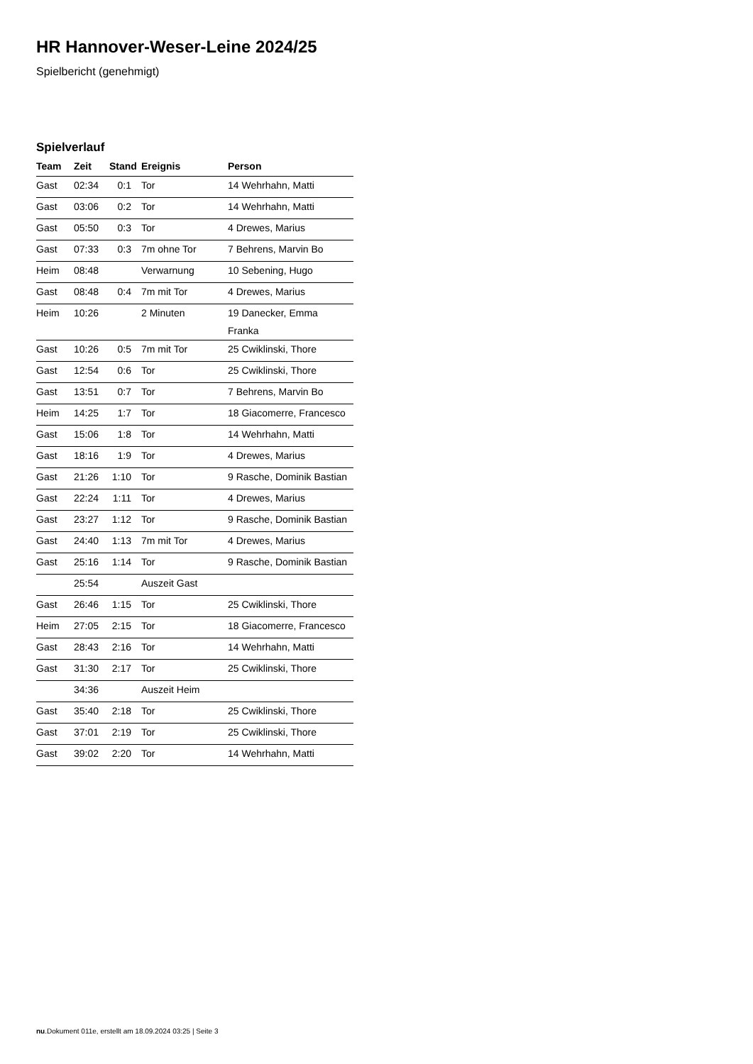HR Hannover-Weser-Leine 2024/25
Spielbericht (genehmigt)
Spielverlauf
| Team | Zeit | Stand | Ereignis | Person |
| --- | --- | --- | --- | --- |
| Gast | 02:34 | 0:1 | Tor | 14 Wehrhahn, Matti |
| Gast | 03:06 | 0:2 | Tor | 14 Wehrhahn, Matti |
| Gast | 05:50 | 0:3 | Tor | 4 Drewes, Marius |
| Gast | 07:33 | 0:3 | 7m ohne Tor | 7 Behrens, Marvin Bo |
| Heim | 08:48 | | Verwarnung | 10 Sebening, Hugo |
| Gast | 08:48 | 0:4 | 7m mit Tor | 4 Drewes, Marius |
| Heim | 10:26 | | 2 Minuten | 19 Danecker, Emma Franka |
| Gast | 10:26 | 0:5 | 7m mit Tor | 25 Cwiklinski, Thore |
| Gast | 12:54 | 0:6 | Tor | 25 Cwiklinski, Thore |
| Gast | 13:51 | 0:7 | Tor | 7 Behrens, Marvin Bo |
| Heim | 14:25 | 1:7 | Tor | 18 Giacomerre, Francesco |
| Gast | 15:06 | 1:8 | Tor | 14 Wehrhahn, Matti |
| Gast | 18:16 | 1:9 | Tor | 4 Drewes, Marius |
| Gast | 21:26 | 1:10 | Tor | 9 Rasche, Dominik Bastian |
| Gast | 22:24 | 1:11 | Tor | 4 Drewes, Marius |
| Gast | 23:27 | 1:12 | Tor | 9 Rasche, Dominik Bastian |
| Gast | 24:40 | 1:13 | 7m mit Tor | 4 Drewes, Marius |
| Gast | 25:16 | 1:14 | Tor | 9 Rasche, Dominik Bastian |
| | 25:54 | | Auszeit Gast | |
| Gast | 26:46 | 1:15 | Tor | 25 Cwiklinski, Thore |
| Heim | 27:05 | 2:15 | Tor | 18 Giacomerre, Francesco |
| Gast | 28:43 | 2:16 | Tor | 14 Wehrhahn, Matti |
| Gast | 31:30 | 2:17 | Tor | 25 Cwiklinski, Thore |
| | 34:36 | | Auszeit Heim | |
| Gast | 35:40 | 2:18 | Tor | 25 Cwiklinski, Thore |
| Gast | 37:01 | 2:19 | Tor | 25 Cwiklinski, Thore |
| Gast | 39:02 | 2:20 | Tor | 14 Wehrhahn, Matti |
nu.Dokument 011e, erstellt am 18.09.2024 03:25 | Seite 3